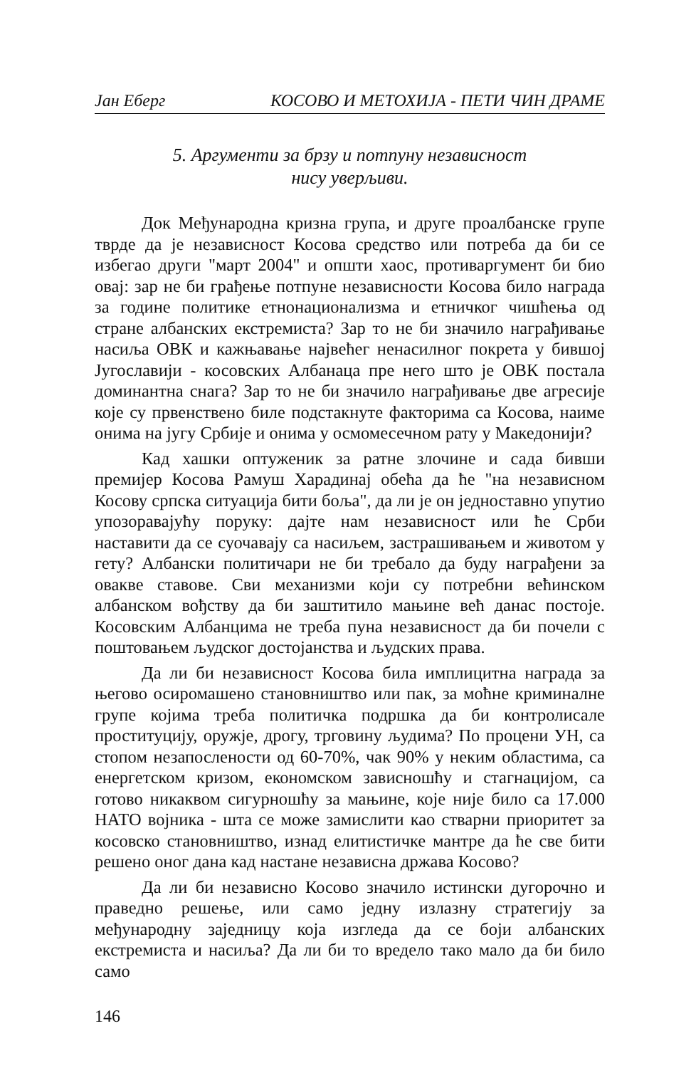Јан Еберг КОСОВО И МЕТОХИЈА - ПЕТИ ЧИН ДРАМЕ
5. Аргументи за брзу и потпуну независност
нису уверљиви.
Док Међународна кризна група, и друге проалбанске групе тврде да је независност Косова средство или потреба да би се избегао други "март 2004" и општи хаос, противаргумент би био овај: зар не би грађење потпуне независности Косова било награда за године политике етнонационализма и етничког чишћења од стране албанских екстремиста? Зар то не би значило награђивање насиља ОВК и кажњавање највећег ненасилног покрета у бившој Југославији - косовских Албанаца пре него што је ОВК постала доминантна снага? Зар то не би значило награђивање две агресије које су првенствено биле подстакнуте факторима са Косова, наиме онима на југу Србије и онима у осмомесечном рату у Македонији?
Кад хашки оптуженик за ратне злочине и сада бивши премијер Косова Рамуш Харадинај обећа да ће "на независном Косову српска ситуација бити боља", да ли је он једноставно упутио упозоравајућу поруку: дајте нам независност или ће Срби наставити да се суочавају са насиљем, застрашивањем и животом у гету? Албански политичари не би требало да буду награђени за овакве ставове. Сви механизми који су потребни већинском албанском вођству да би заштитило мањине већ данас постоје. Косовским Албанцима не треба пуна независност да би почели с поштовањем људског достојанства и људских права.
Да ли би независност Косова била имплицитна награда за његово осиромашено становништво или пак, за моћне криминалне групе којима треба политичка подршка да би контролисале проституцију, оружје, дрогу, трговину људима? По процени УН, са стопом незапослености од 60-70%, чак 90% у неким областима, са енергетском кризом, економском зависношћу и стагнацијом, са готово никаквом сигурношћу за мањине, које није било са 17.000 НАТО војника - шта се може замислити као стварни приоритет за косовско становништво, изнад елитистичке мантре да ће све бити решено оног дана кад настане независна држава Косово?
Да ли би независно Косово значило истински дугорочно и праведно решење, или само једну излазну стратегију за међународну заједницу која изгледа да се боји албанских екстремиста и насиља? Да ли би то вредело тако мало да би било само
146